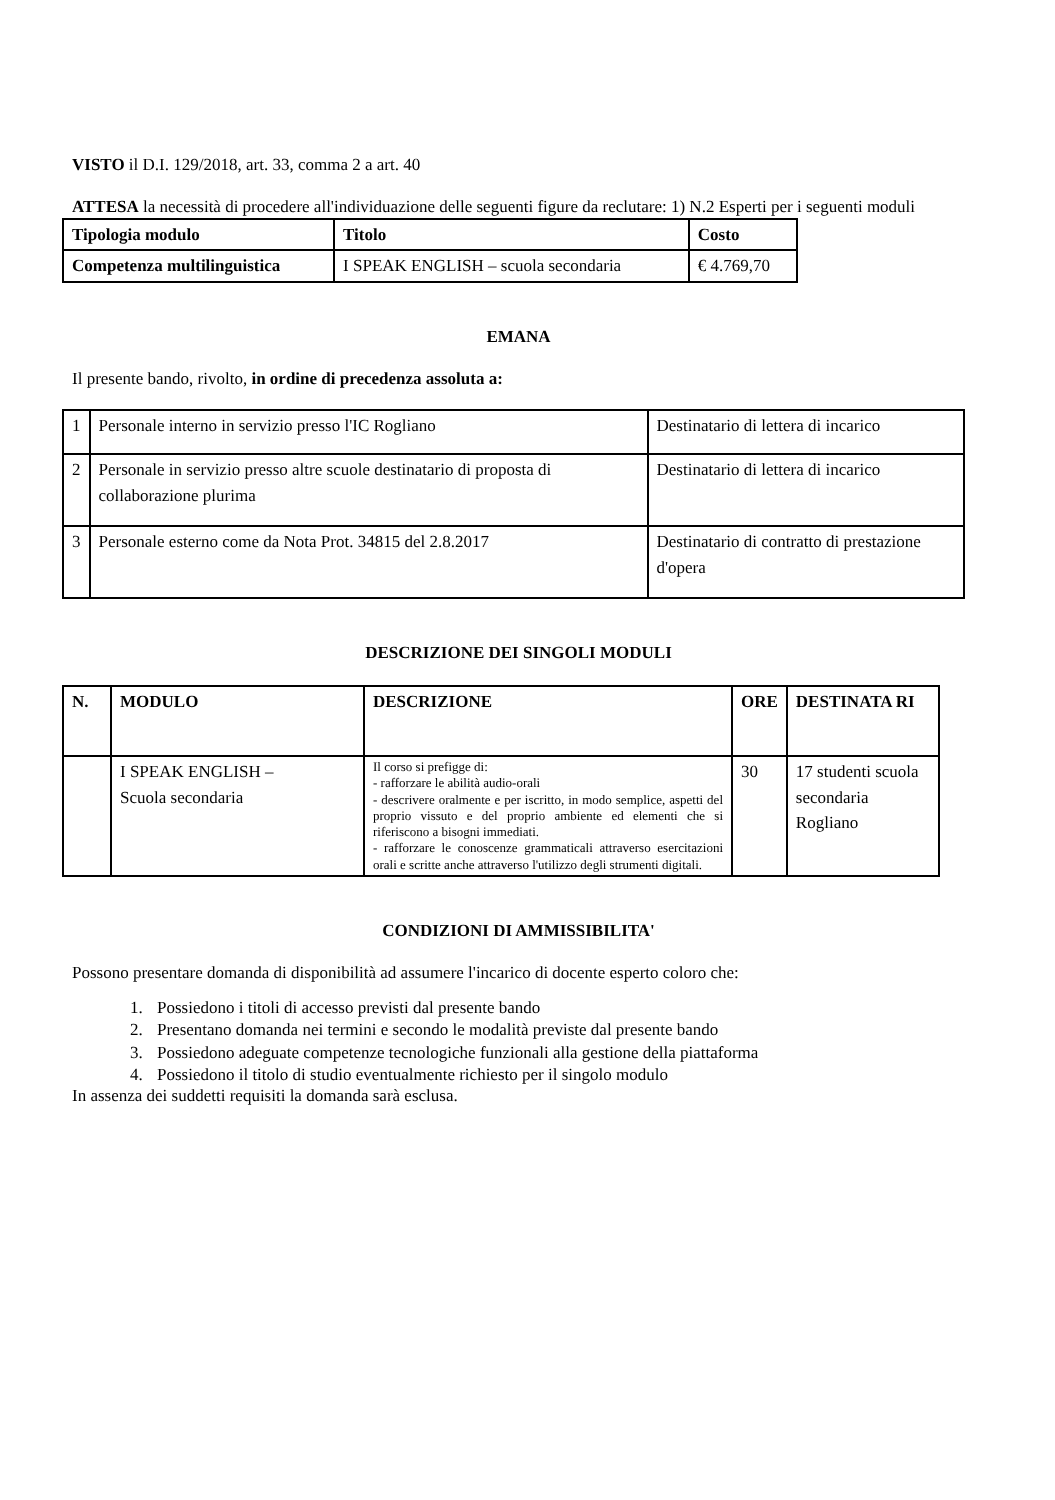VISTO il D.I. 129/2018, art. 33, comma 2 a art. 40
ATTESA la necessità di procedere all'individuazione delle seguenti figure da reclutare: 1) N.2 Esperti per i seguenti moduli
| Tipologia modulo | Titolo | Costo |
| --- | --- | --- |
| Competenza multilinguistica | I SPEAK ENGLISH – scuola secondaria | € 4.769,70 |
EMANA
Il presente bando, rivolto, in ordine di precedenza assoluta a:
| 1 | Personale interno in servizio presso l'IC Rogliano | Destinatario di lettera di incarico |
| 2 | Personale in servizio presso altre scuole destinatario di proposta di collaborazione plurima | Destinatario di lettera di incarico |
| 3 | Personale esterno come da Nota Prot. 34815 del 2.8.2017 | Destinatario di contratto di prestazione d'opera |
DESCRIZIONE DEI SINGOLI MODULI
| N. | MODULO | DESCRIZIONE | ORE | DESTINATA RI |
| --- | --- | --- | --- | --- |
| | I SPEAK ENGLISH – Scuola secondaria | Il corso si prefigge di: - rafforzare le abilità audio-orali - descrivere oralmente e per iscritto, in modo semplice, aspetti del proprio vissuto e del proprio ambiente ed elementi che si riferiscono a bisogni immediati. - rafforzare le conoscenze grammaticali attraverso esercitazioni orali e scritte anche attraverso l'utilizzo degli strumenti digitali. | 30 | 17 studenti scuola secondaria Rogliano |
CONDIZIONI DI AMMISSIBILITA'
Possono presentare domanda di disponibilità ad assumere l'incarico di docente esperto coloro che:
1. Possiedono i titoli di accesso previsti dal presente bando
2. Presentano domanda nei termini e secondo le modalità previste dal presente bando
3. Possiedono adeguate competenze tecnologiche funzionali alla gestione della piattaforma
4. Possiedono il titolo di studio eventualmente richiesto per il singolo modulo
In assenza dei suddetti requisiti la domanda sarà esclusa.